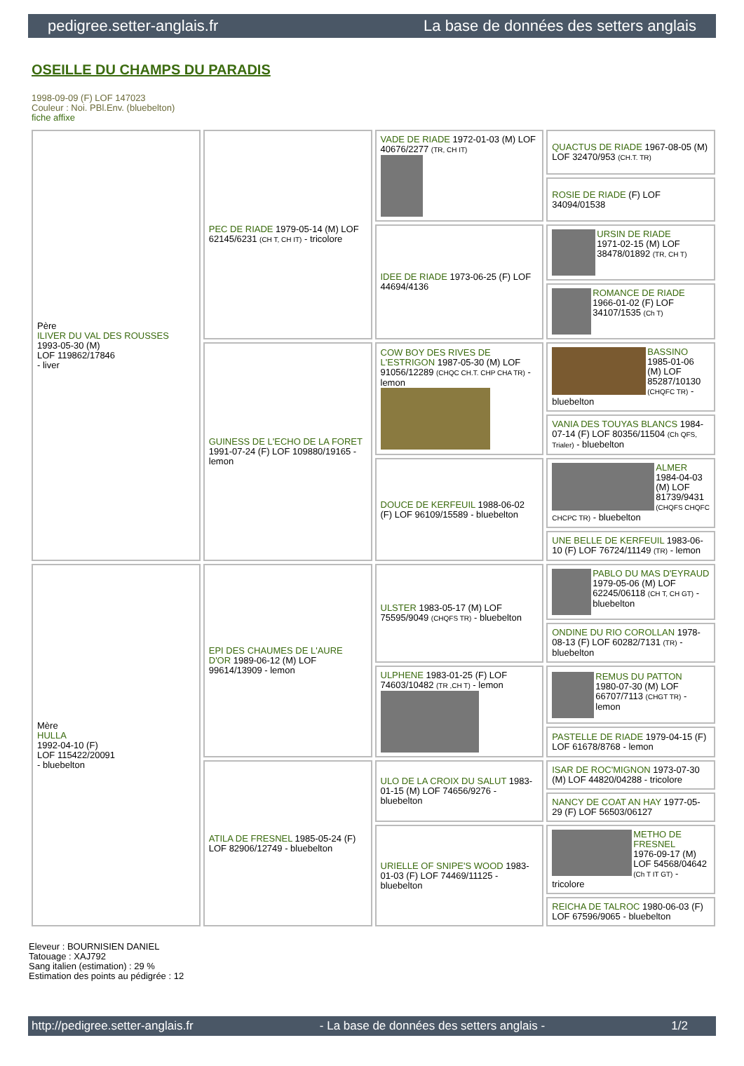pedigree.setter-anglais.fr La base de données des setters anglais
OSEILLE DU CHAMPS DU PARADIS
1998-09-09 (F) LOF 147023
Couleur : Noi. PBl.Env. (bluebelton)
fiche affixe
| Père ILIVER DU VAL DES ROUSSES 1993-05-30 (M) LOF 119862/17846 - liver | PEC DE RIADE 1979-05-14 (M) LOF 62145/6231 (CH T, CH IT) - tricolore | VADE DE RIADE 1972-01-03 (M) LOF 40676/2277 (TR, CH IT) | QUACTUS DE RIADE 1967-08-05 (M) LOF 32470/953 (CH.T. TR) |
| | | | ROSIE DE RIADE (F) LOF 34094/01538 |
| | | IDEE DE RIADE 1973-06-25 (F) LOF 44694/4136 | URSIN DE RIADE 1971-02-15 (M) LOF 38478/01892 (TR, CH T) |
| | | | ROMANCE DE RIADE 1966-01-02 (F) LOF 34107/1535 (Ch T) |
| | GUINESS DE L'ECHO DE LA FORET 1991-07-24 (F) LOF 109880/19165 - lemon | COW BOY DES RIVES DE L'ESTRIGON 1987-05-30 (M) LOF 91056/12289 (CHQC CH.T. CHP CHA TR) - lemon | BASSINO 1985-01-06 (M) LOF 85287/10130 (CHQFC TR) - bluebelton |
| | | | VANIA DES TOUYAS BLANCS 1984-07-14 (F) LOF 80356/11504 (Ch QFS, Trialer) - bluebelton |
| | | DOUCE DE KERFEUIL 1988-06-02 (F) LOF 96109/15589 - bluebelton | ALMER 1984-04-03 (M) LOF 81739/9431 (CHQFS CHQFC CHCPC TR) - bluebelton |
| | | | UNE BELLE DE KERFEUIL 1983-06-10 (F) LOF 76724/11149 (TR) - lemon |
| Mère HULLA 1992-04-10 (F) LOF 115422/20091 - bluebelton | EPI DES CHAUMES DE L'AURE D'OR 1989-06-12 (M) LOF 99614/13909 - lemon | ULSTER 1983-05-17 (M) LOF 75595/9049 (CHQFS TR) - bluebelton | PABLO DU MAS D'EYRAUD 1979-05-06 (M) LOF 62245/06118 (CH T, CH GT) - bluebelton |
| | | | ONDINE DU RIO COROLLAN 1978-08-13 (F) LOF 60282/7131 (TR) - bluebelton |
| | | ULPHENE 1983-01-25 (F) LOF 74603/10482 (TR ,CH T) - lemon | REMUS DU PATTON 1980-07-30 (M) LOF 66707/7113 (CHGT TR) - lemon |
| | | | PASTELLE DE RIADE 1979-04-15 (F) LOF 61678/8768 - lemon |
| | ATILA DE FRESNEL 1985-05-24 (F) LOF 82906/12749 - bluebelton | ULO DE LA CROIX DU SALUT 1983-01-15 (M) LOF 74656/9276 - bluebelton | ISAR DE ROC'MIGNON 1973-07-30 (M) LOF 44820/04288 - tricolore |
| | | | NANCY DE COAT AN HAY 1977-05-29 (F) LOF 56503/06127 |
| | | URIELLE OF SNIPE'S WOOD 1983-01-03 (F) LOF 74469/11125 - bluebelton | METHO DE FRESNEL 1976-09-17 (M) LOF 54568/04642 (Ch T IT GT) - tricolore |
| | | | REICHA DE TALROC 1980-06-03 (F) LOF 67596/9065 - bluebelton |
Eleveur : BOURNISIEN DANIEL
Tatouage : XAJ792
Sang italien (estimation) : 29 %
Estimation des points au pédigrée : 12
http://pedigree.setter-anglais.fr - La base de données des setters anglais - 1/2